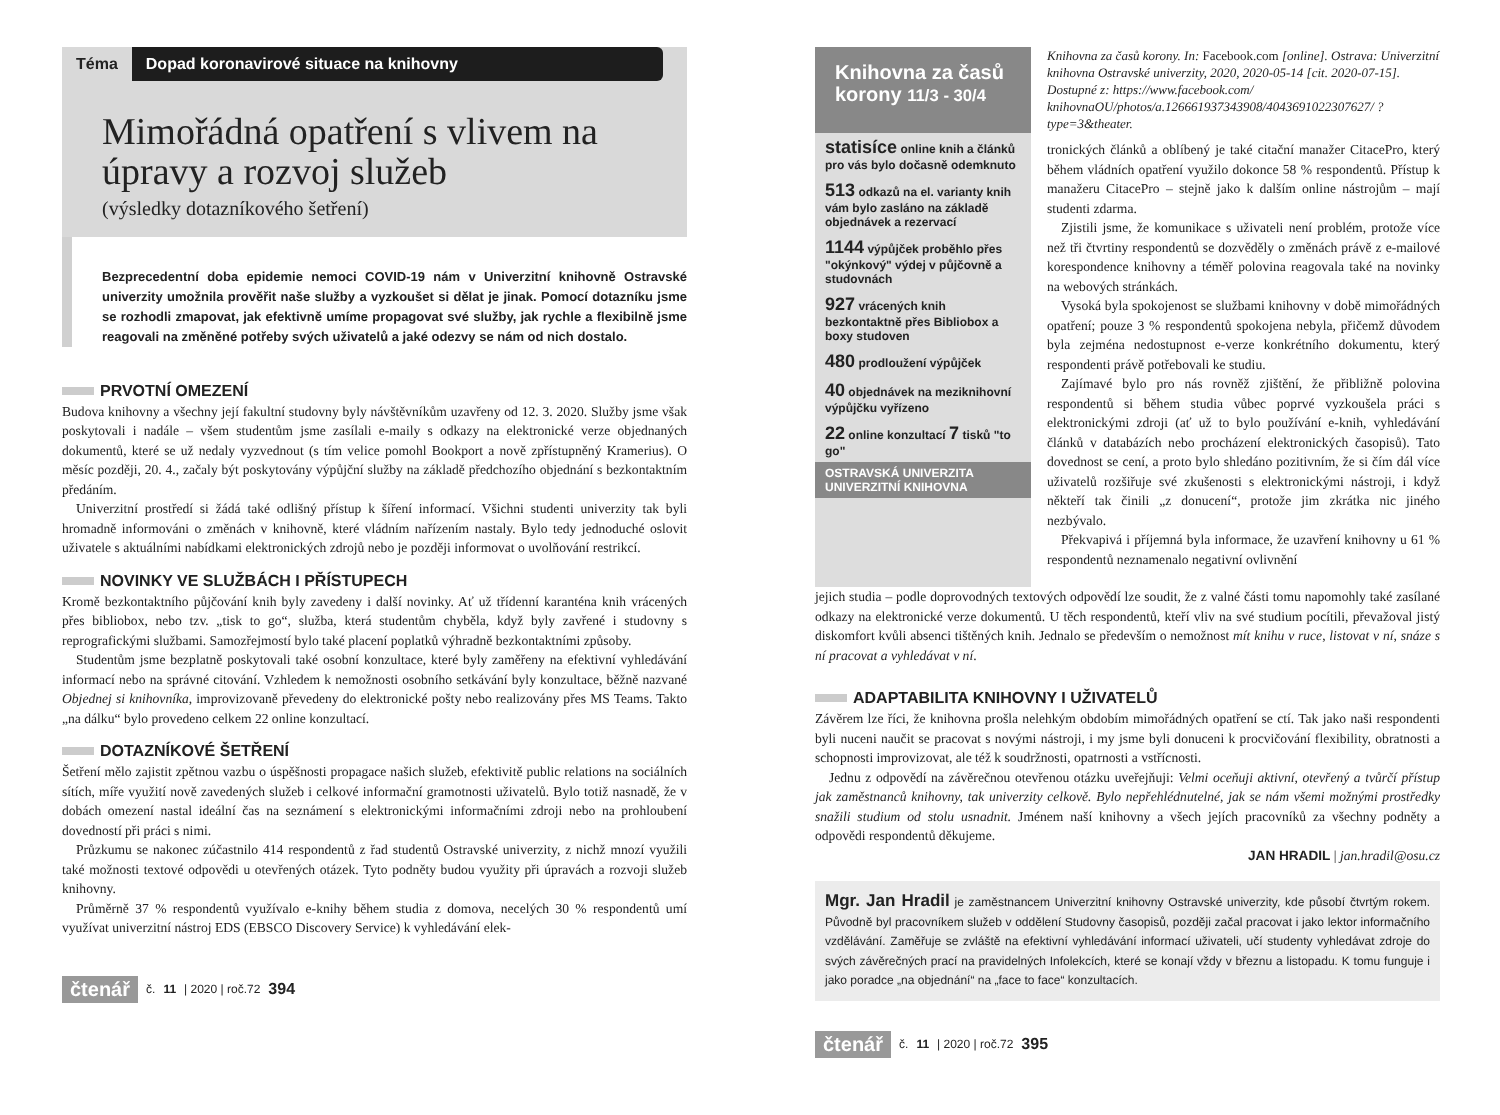Téma Dopad koronavirové situace na knihovny
Mimořádná opatření s vlivem na úpravy a rozvoj služeb
(výsledky dotazníkového šetření)
Bezprecedentní doba epidemie nemoci COVID-19 nám v Univerzitní knihovně Ostravské univerzity umožnila prověřit naše služby a vyzkoušet si dělat je jinak. Pomocí dotazníku jsme se rozhodli zmapovat, jak efektivně umíme propagovat své služby, jak rychle a flexibilně jsme reagovali na změněné potřeby svých uživatelů a jaké odezvy se nám od nich dostalo.
PRVOTNÍ OMEZENÍ
Budova knihovny a všechny její fakultní studovny byly návštěvníkům uzavřeny od 12. 3. 2020. Služby jsme však poskytovali i nadále – všem studentům jsme zasílali e-maily s odkazy na elektronické verze objednaných dokumentů, které se už nedaly vyzvednout (s tím velice pomohl Bookport a nově zpřístupněný Kramerius). O měsíc později, 20. 4., začaly být poskytovány výpůjční služby na základě předchozího objednání s bezkontaktním předáním.
Univerzitní prostředí si žádá také odlišný přístup k šíření informací. Všichni studenti univerzity tak byli hromadně informováni o změnách v knihovně, které vládním nařízením nastaly. Bylo tedy jednoduché oslovit uživatele s aktuálními nabídkami elektronických zdrojů nebo je později informovat o uvolňování restrikcí.
NOVINKY VE SLUŽBÁCH I PŘÍSTUPECH
Kromě bezkontaktního půjčování knih byly zavedeny i další novinky. Ať už třídenní karanténa knih vrácených přes bibliobox, nebo tzv. „tisk to go“, služba, která studentům chyběla, když byly zavřené i studovny s reprografickými službami. Samozřejmostí bylo také placení poplatků výhradně bezkontaktními způsoby.
Studentům jsme bezplatně poskytovali také osobní konzultace, které byly zaměřeny na efektivní vyhledávání informací nebo na správné citování. Vzhledem k nemožnosti osobního setkávání byly konzultace, běžně nazvané Objednej si knihovníka, improvizovaně převedeny do elektronické pošty nebo realizovány přes MS Teams. Takto „na dálku“ bylo provedeno celkem 22 online konzultací.
DOTAZNÍKOVÉ ŠETŘENÍ
Šetření mělo zajistit zpětnou vazbu o úspěšnosti propagace našich služeb, efektivitě public relations na sociálních sítích, míře využití nově zavedených služeb i celkové informační gramotnosti uživatelů. Bylo totiž nasnadě, že v dobách omezení nastal ideální čas na seznámení s elektronickými informačními zdroji nebo na prohloubení dovedností při práci s nimi.
Průzkumu se nakonec zúčastnilo 414 respondentů z řad studentů Ostravské univerzity, z nichž mnozí využili také možnosti textové odpovědi u otevřených otázek. Tyto podněty budou využity při úpravách a rozvoji služeb knihovny.
Průměrně 37 % respondentů využívalo e-knihy během studia z domova, necelých 30 % respondentů umí využívat univerzitní nástroj EDS (EBSCO Discovery Service) k vyhledávání elek-
čtenář č. 11 | 2020 | roč.72 394
Knihovna za časů korony 11/3 - 30/4
statisíce online knih a článků pro vás bylo dočasně odemknuto
513 odkazů na el. varianty knih vám bylo zasláno na základě objednávek a rezervací
1144 výpůjček proběhlo přes "okýnkový" výdej v půjčovně a studovnách
927 vrácených knih bezkontaktně přes Bibliobox a boxy studoven
480 prodloužení výpůjček
40 objednávek na meziknihovní výpůjčku vyřízeno
22 online konzultací 7 tisků "to go"
OSTRAVSKÁ UNIVERZITA UNIVERZITNÍ KNIHOVNA
Knihovna za časů korony. In: Facebook.com [online]. Ostrava: Univerzitní knihovna Ostravské univerzity, 2020, 2020-05-14 [cit. 2020-07-15]. Dostupné z: https://www.facebook.com/ knihovnaOU/photos/a.126661937343908/4043691022307627/ ?type=3&theater.
tronických článků a oblíbený je také citační manažer CitacePro, který během vládních opatření využilo dokonce 58 % respondentů. Přístup k manažeru CitacePro – stejně jako k dalším online nástrojům – mají studenti zdarma.
Zjistili jsme, že komunikace s uživateli není problém, protože více než tři čtvrtiny respondentů se dozvěděly o změnách právě z e-mailové korespondence knihovny a téměř polovina reagovala také na novinky na webových stránkách.
Vysoká byla spokojenost se službami knihovny v době mimořádných opatření; pouze 3 % respondentů spokojena nebyla, přičemž důvodem byla zejména nedostupnost e-verze konkrétního dokumentu, který respondenti právě potřebovali ke studiu.
Zajímavé bylo pro nás rovněž zjištění, že přibližně polovina respondentů si během studia vůbec poprvé vyzkoušela práci s elektronickými zdroji (ať už to bylo používání e-knih, vyhledávání článků v databázích nebo procházení elektronických časopisů). Tato dovednost se cení, a proto bylo shledáno pozitivním, že si čím dál více uživatelů rozšiřuje své zkušenosti s elektronickými nástroji, i když někteří tak činili „z donucení“, protože jim zkrátka nic jiného nezbývalo.
Překvapivá i příjemná byla informace, že uzavření knihovny u 61 % respondentů neznamenalo negativní ovlivnění
jejich studia – podle doprovodných textových odpovědí lze soudit, že z valné části tomu napomohly také zasílané odkazy na elektronické verze dokumentů. U těch respondentů, kteří vliv na své studium pocítili, převažoval jistý diskomfort kvůli absenci tištěných knih. Jednalo se především o nemožnost mít knihu v ruce, listovat v ní, snáze s ní pracovat a vyhledávat v ní.
ADAPTABILITA KNIHOVNY I UŽIVATELŮ
Závěrem lze říci, že knihovna prošla nelehkým obdobím mimořádných opatření se ctí. Tak jako naši respondenti byli nuceni naučit se pracovat s novými nástroji, i my jsme byli donuceni k procvičování flexibility, obratnosti a schopnosti improvizovat, ale též k soudržnosti, opatrnosti a vstřícnosti.
Jednu z odpovědí na závěrečnou otevřenou otázku uveřejňuji: Velmi oceňuji aktivní, otevřený a tvůrčí přístup jak zaměstnanců knihovny, tak univerzity celkově. Bylo nepřehlédnutelné, jak se nám všemi možnými prostředky snažili studium od stolu usnadnit. Jménem naší knihovny a všech jejích pracovníků za všechny podněty a odpovědi respondentů děkujeme.
JAN HRADIL | jan.hradil@osu.cz
Mgr. Jan Hradil je zaměstnancem Univerzitní knihovny Ostravské univerzity, kde působí čtvrtým rokem. Původně byl pracovníkem služeb v oddělení Studovny časopisů, později začal pracovat i jako lektor informačního vzdělávání. Zaměřuje se zvláště na efektivní vyhledávání informací uživateli, učí studenty vyhledávat zdroje do svých závěrečných prací na pravidelných Infolekcích, které se konají vždy v březnu a listopadu. K tomu funguje i jako poradce „na objednání“ na „face to face“ konzultacích.
čtenář č. 11 | 2020 | roč.72 395